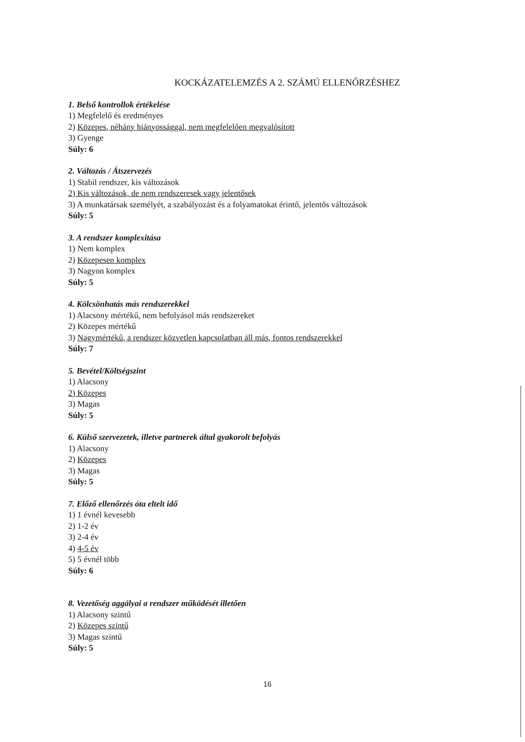KOCKÁZATELEMZÉS A 2. SZÁMÚ ELLENŐRZÉSHEZ
1. Belső kontrollok értékelése
1) Megfelelő és eredményes
2) Közepes, néhány hiányossággal, nem megfelelően megvalósított
3) Gyenge
Súly: 6
2. Változás / Átszervezés
1) Stabil rendszer, kis változások
2) Kis változások, de nem rendszeresek vagy jelentősek
3) A munkatársak személyét, a szabályozást és a folyamatokat érintő, jelentős változások
Súly: 5
3. A rendszer komplexitása
1) Nem komplex
2) Közepesen komplex
3) Nagyon komplex
Súly: 5
4. Kölcsönhatás más rendszerekkel
1) Alacsony mértékű, nem befolyásol más rendszereket
2) Közepes mértékű
3) Nagymértékű, a rendszer közvetlen kapcsolatban áll más, fontos rendszerekkel
Súly: 7
5. Bevétel/Költségszint
1) Alacsony
2) Közepes
3) Magas
Súly: 5
6. Külső szervezetek, illetve partnerek által gyakorolt befolyás
1) Alacsony
2) Közepes
3) Magas
Súly: 5
7. Előző ellenőrzés óta eltelt idő
1) 1 évnél kevesebb
2) 1-2 év
3) 2-4 év
4) 4-5 év
5) 5 évnél több
Súly: 6
8. Vezetőség aggályai a rendszer működését illetően
1) Alacsony szintű
2) Közepes szintű
3) Magas szintű
Súly: 5
16